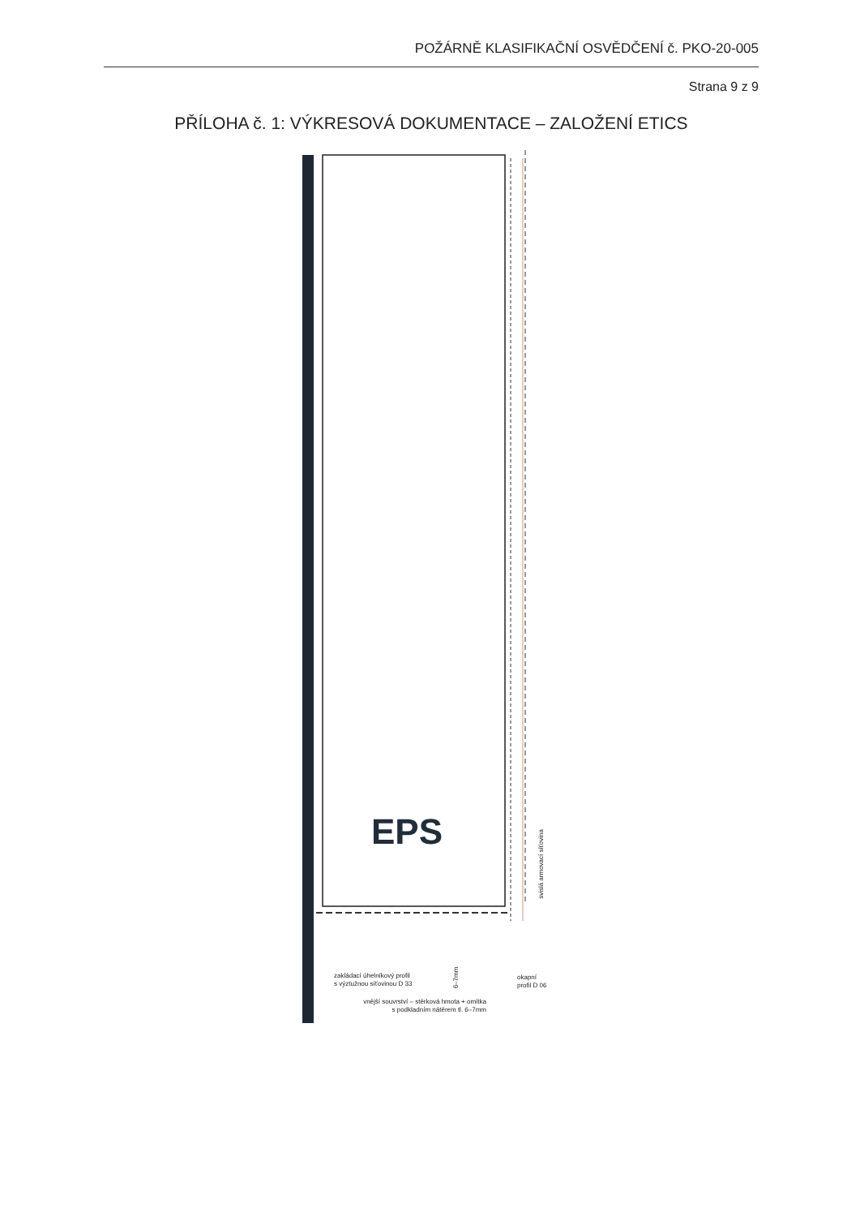POŽÁRNĚ KLASIFIKAČNÍ OSVĚDČENÍ č. PKO-20-005
Strana 9 z 9
PŘÍLOHA č. 1: VÝKRESOVÁ DOKUMENTACE – ZALOŽENÍ ETICS
EPS
zakládací úhelníkový profil
s výztužnou síťovinou D 33
6–7mm
vnější souvrství – stěrková hmota + omítka
s podkladním nátěrem tl. 6–7mm
okapní
profil D 06
svislá armovací síťovina